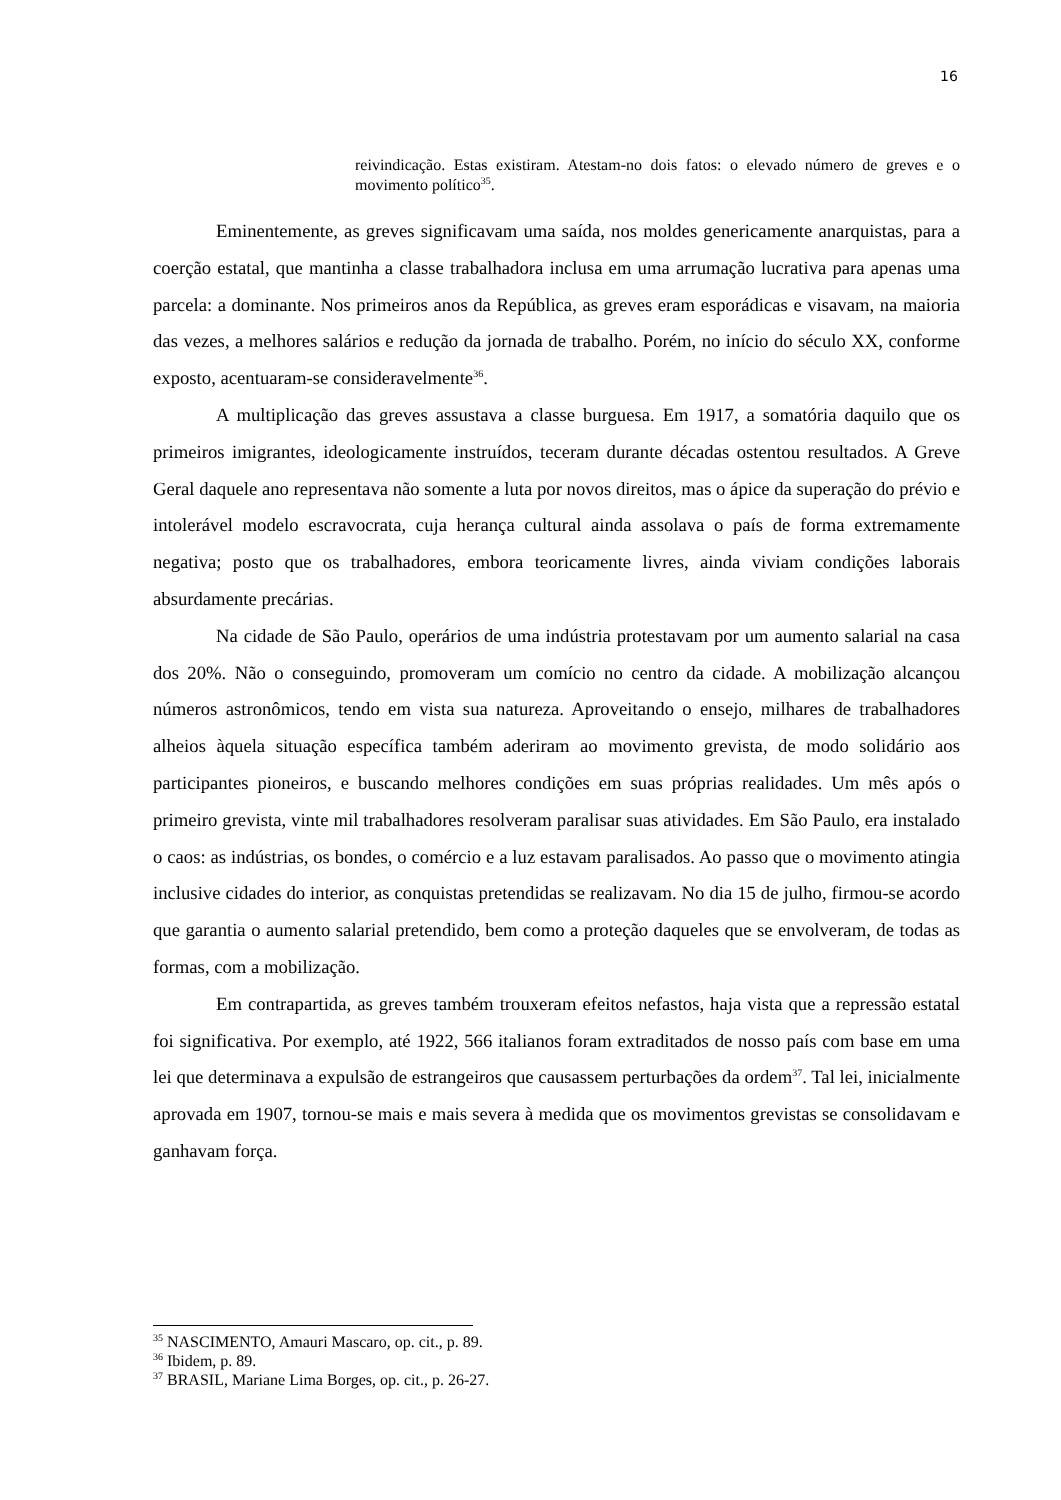16
reivindicação. Estas existiram. Atestam-no dois fatos: o elevado número de greves e o movimento político<sup>35</sup>.
Eminentemente, as greves significavam uma saída, nos moldes genericamente anarquistas, para a coerção estatal, que mantinha a classe trabalhadora inclusa em uma arrumação lucrativa para apenas uma parcela: a dominante. Nos primeiros anos da República, as greves eram esporádicas e visavam, na maioria das vezes, a melhores salários e redução da jornada de trabalho. Porém, no início do século XX, conforme exposto, acentuaram-se consideravelmente<sup>36</sup>.
A multiplicação das greves assustava a classe burguesa. Em 1917, a somatória daquilo que os primeiros imigrantes, ideologicamente instruídos, teceram durante décadas ostentou resultados. A Greve Geral daquele ano representava não somente a luta por novos direitos, mas o ápice da superação do prévio e intolerável modelo escravocrata, cuja herança cultural ainda assolava o país de forma extremamente negativa; posto que os trabalhadores, embora teoricamente livres, ainda viviam condições laborais absurdamente precárias.
Na cidade de São Paulo, operários de uma indústria protestavam por um aumento salarial na casa dos 20%. Não o conseguindo, promoveram um comício no centro da cidade. A mobilização alcançou números astronômicos, tendo em vista sua natureza. Aproveitando o ensejo, milhares de trabalhadores alheios àquela situação específica também aderiram ao movimento grevista, de modo solidário aos participantes pioneiros, e buscando melhores condições em suas próprias realidades. Um mês após o primeiro grevista, vinte mil trabalhadores resolveram paralisar suas atividades. Em São Paulo, era instalado o caos: as indústrias, os bondes, o comércio e a luz estavam paralisados. Ao passo que o movimento atingia inclusive cidades do interior, as conquistas pretendidas se realizavam. No dia 15 de julho, firmou-se acordo que garantia o aumento salarial pretendido, bem como a proteção daqueles que se envolveram, de todas as formas, com a mobilização.
Em contrapartida, as greves também trouxeram efeitos nefastos, haja vista que a repressão estatal foi significativa. Por exemplo, até 1922, 566 italianos foram extraditados de nosso país com base em uma lei que determinava a expulsão de estrangeiros que causassem perturbações da ordem<sup>37</sup>. Tal lei, inicialmente aprovada em 1907, tornou-se mais e mais severa à medida que os movimentos grevistas se consolidavam e ganhavam força.
<sup>35</sup> NASCIMENTO, Amauri Mascaro, op. cit., p. 89.
<sup>36</sup> Ibidem, p. 89.
<sup>37</sup> BRASIL, Mariane Lima Borges, op. cit., p. 26-27.